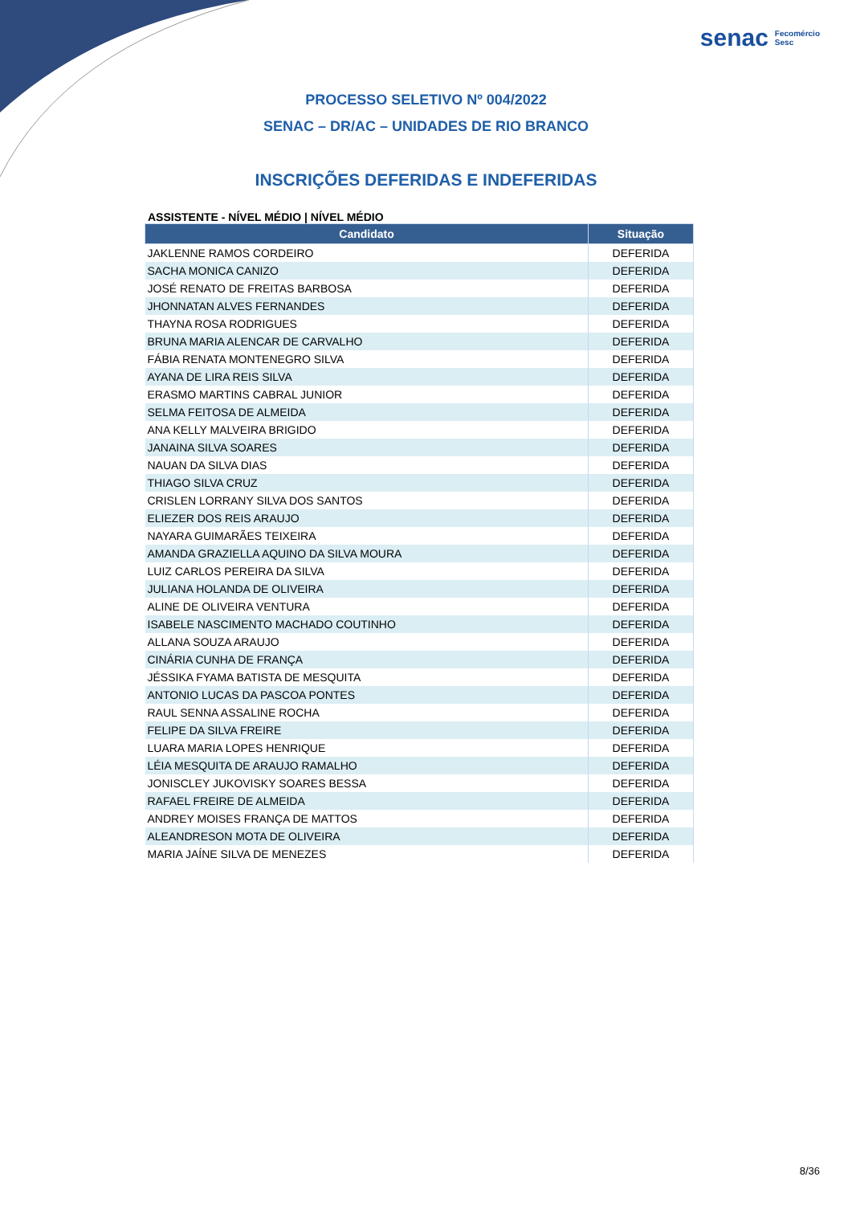senac Fecomércio
Sesc
PROCESSO SELETIVO Nº 004/2022
SENAC – DR/AC – UNIDADES DE RIO BRANCO
INSCRIÇÕES DEFERIDAS E INDEFERIDAS
ASSISTENTE - NÍVEL MÉDIO | NÍVEL MÉDIO
| Candidato | Situação |
| --- | --- |
| JAKLENNE RAMOS CORDEIRO | DEFERIDA |
| SACHA MONICA CANIZO | DEFERIDA |
| JOSÉ RENATO DE FREITAS BARBOSA | DEFERIDA |
| JHONNATAN ALVES FERNANDES | DEFERIDA |
| THAYNA ROSA RODRIGUES | DEFERIDA |
| BRUNA MARIA ALENCAR DE CARVALHO | DEFERIDA |
| FÁBIA RENATA MONTENEGRO SILVA | DEFERIDA |
| AYANA DE LIRA REIS SILVA | DEFERIDA |
| ERASMO MARTINS CABRAL JUNIOR | DEFERIDA |
| SELMA FEITOSA DE ALMEIDA | DEFERIDA |
| ANA KELLY MALVEIRA BRIGIDO | DEFERIDA |
| JANAINA SILVA SOARES | DEFERIDA |
| NAUAN DA SILVA DIAS | DEFERIDA |
| THIAGO SILVA CRUZ | DEFERIDA |
| CRISLEN LORRANY SILVA DOS SANTOS | DEFERIDA |
| ELIEZER DOS REIS ARAUJO | DEFERIDA |
| NAYARA GUIMARÃES TEIXEIRA | DEFERIDA |
| AMANDA GRAZIELLA AQUINO DA SILVA MOURA | DEFERIDA |
| LUIZ CARLOS PEREIRA DA SILVA | DEFERIDA |
| JULIANA HOLANDA DE OLIVEIRA | DEFERIDA |
| ALINE DE OLIVEIRA VENTURA | DEFERIDA |
| ISABELE NASCIMENTO MACHADO COUTINHO | DEFERIDA |
| ALLANA SOUZA ARAUJO | DEFERIDA |
| CINÁRIA CUNHA DE FRANÇA | DEFERIDA |
| JÉSSIKA FYAMA BATISTA DE MESQUITA | DEFERIDA |
| ANTONIO LUCAS DA PASCOA PONTES | DEFERIDA |
| RAUL SENNA ASSALINE ROCHA | DEFERIDA |
| FELIPE DA SILVA FREIRE | DEFERIDA |
| LUARA MARIA LOPES HENRIQUE | DEFERIDA |
| LÉIA MESQUITA DE ARAUJO RAMALHO | DEFERIDA |
| JONISCLEY JUKOVISKY SOARES BESSA | DEFERIDA |
| RAFAEL FREIRE DE ALMEIDA | DEFERIDA |
| ANDREY MOISES FRANÇA DE MATTOS | DEFERIDA |
| ALEANDRESON MOTA DE OLIVEIRA | DEFERIDA |
| MARIA JAÍNE SILVA DE MENEZES | DEFERIDA |
8/36